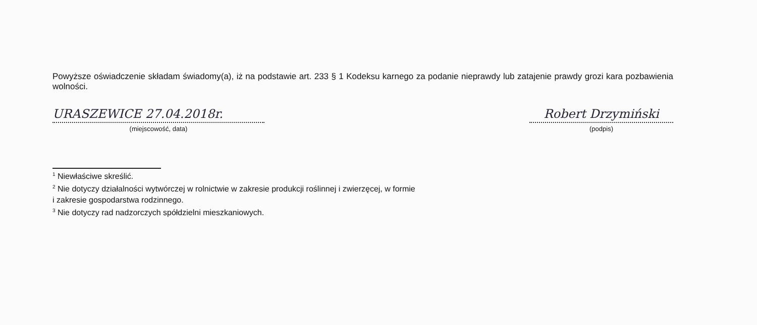Powyższe oświadczenie składam świadomy(a), iż na podstawie art. 233 § 1 Kodeksu karnego za podanie nieprawdy lub zatajenie prawdy grozi kara pozbawienia wolności.
URASZEWICE 27.04.2018r.
(miejscowość, data)
Robert Drzymiński
(podpis)
<sup>1</sup> Niewłaściwe skreślić.
<sup>2</sup> Nie dotyczy działalności wytwórczej w rolnictwie w zakresie produkcji roślinnej i zwierzęcej, w formie
i zakresie gospodarstwa rodzinnego.
<sup>3</sup> Nie dotyczy rad nadzorczych spółdzielni mieszkaniowych.